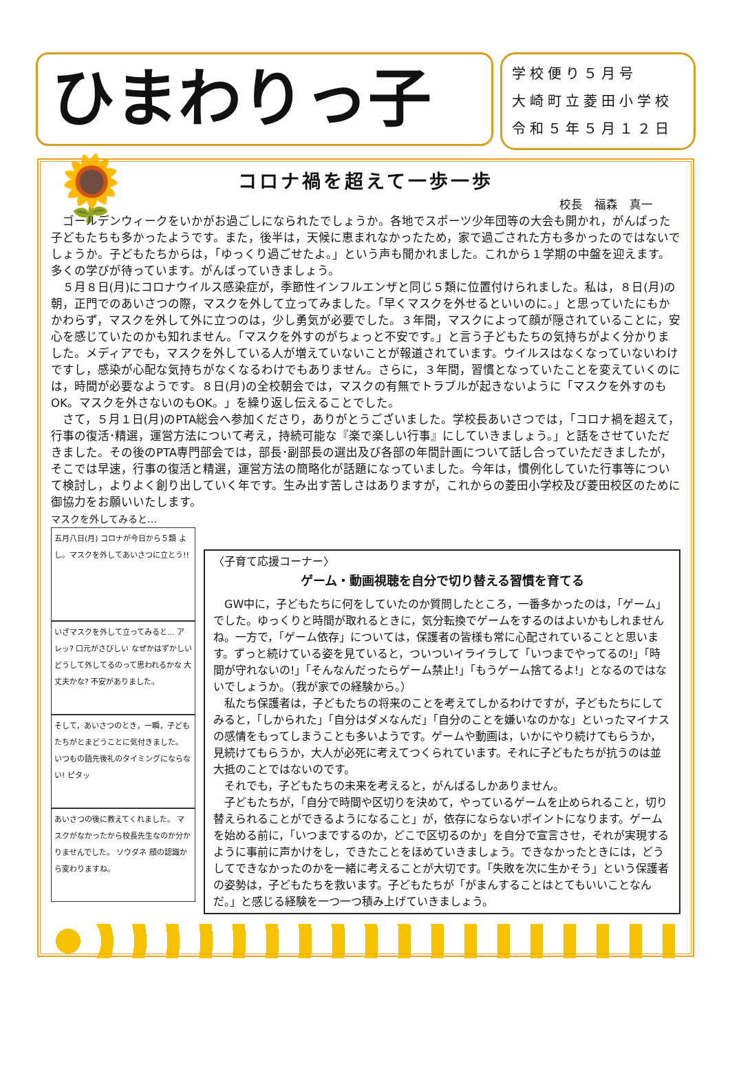ひまわりっ子 🌻
学校便り５月号
大崎町立菱田小学校
令和５年５月１２日
コロナ禍を超えて一歩一歩
校長　福森　真一
ゴールデンウィークをいかがお過ごしになられたでしょうか。各地でスポーツ少年団等の大会も開かれ，がんばった子どもたちも多かったようです。また，後半は，天候に恵まれなかったため，家で過ごされた方も多かったのではないでしょうか。子どもたちからは，「ゆっくり過ごせたよ。」という声も聞かれました。これから１学期の中盤を迎えます。多くの学びが待っています。がんばっていきましょう。
５月８日(月)にコロナウイルス感染症が，季節性インフルエンザと同じ５類に位置付けられました。私は，８日(月)の朝，正門でのあいさつの際，マスクを外して立ってみました。「早くマスクを外せるといいのに。」と思っていたにもかかわらず，マスクを外して外に立つのは，少し勇気が必要でした。３年間，マスクによって顔が隠されていることに，安心を感じていたのかも知れません。「マスクを外すのがちょっと不安です。」と言う子どもたちの気持ちがよく分かりました。メディアでも，マスクを外している人が増えていないことが報道されています。ウイルスはなくなっていないわけですし，感染が心配な気持ちがなくなるわけでもありません。さらに，３年間，習慣となっていたことを変えていくのには，時間が必要なようです。８日(月)の全校朝会では，マスクの有無でトラブルが起きないように「マスクを外すのもOK。マスクを外さないのもOK。」を繰り返し伝えることでした。
さて，５月１日(月)のPTA総会へ参加くださり，ありがとうございました。学校長あいさつでは，「コロナ禍を超えて，行事の復活･精選，運営方法について考え，持続可能な『楽で楽しい行事』にしていきましょう。」と話をさせていただきました。その後のPTA専門部会では，部長･副部長の選出及び各部の年間計画について話し合っていただきましたが，そこでは早速，行事の復活と精選，運営方法の簡略化が話題になっていました。今年は，慣例化していた行事等について検討し，よりよく創り出していく年です。生み出す苦しさはありますが，これからの菱田小学校及び菱田校区のために御協力をお願いいたします。
マスクを外してみると…
五月八日(月) コロナが今日から５類 よし。マスクを外してあいさつに立とう!!
いざマスクを外して立ってみると… アレッ? 口元がさびしい なぜかはずかしい どうして外してるのって思われるかな 大丈夫かな? 不安がありました。
そして，あいさつのとき，一瞬，子どもたちがとまどうことに気付きました。 いつもの語先後礼のタイミングにならない! ピタッ
あいさつの後に教えてくれました。 マスクがなかったから校長先生なのか分かりませんでした。 ソウダネ 顔の認識から変わりますね。
〈子育て応援コーナー〉
ゲーム・動画視聴を自分で切り替える習慣を育てる
GW中に，子どもたちに何をしていたのか質問したところ，一番多かったのは，「ゲーム」でした。ゆっくりと時間が取れるときに，気分転換でゲームをするのはよいかもしれませんね。一方で，「ゲーム依存」については，保護者の皆様も常に心配されていることと思います。ずっと続けている姿を見ていると，ついついイライラして「いつまでやってるの!」「時間が守れないの!」「そんなんだったらゲーム禁止!」「もうゲーム捨てるよ!」となるのではないでしょうか。（我が家での経験から。）
私たち保護者は，子どもたちの将来のことを考えてしかるわけですが，子どもたちにしてみると，「しかられた」「自分はダメなんだ」「自分のことを嫌いなのかな」といったマイナスの感情をもってしまうことも多いようです。ゲームや動画は，いかにやり続けてもらうか，見続けてもらうか，大人が必死に考えてつくられています。それに子どもたちが抗うのは並大抵のことではないのです。
それでも，子どもたちの未来を考えると，がんばるしかありません。
子どもたちが，「自分で時間や区切りを決めて，やっているゲームを止められること，切り替えられることができるようになること」が，依存にならないポイントになります。ゲームを始める前に，「いつまでするのか，どこで区切るのか」を自分で宣言させ，それが実現するように事前に声かけをし，できたことをほめていきましょう。できなかったときには，どうしてできなかったのかを一緒に考えることが大切です。「失敗を次に生かそう」という保護者の姿勢は，子どもたちを救います。子どもたちが「がまんすることはとてもいいことなんだ。」と感じる経験を一つ一つ積み上げていきましょう。